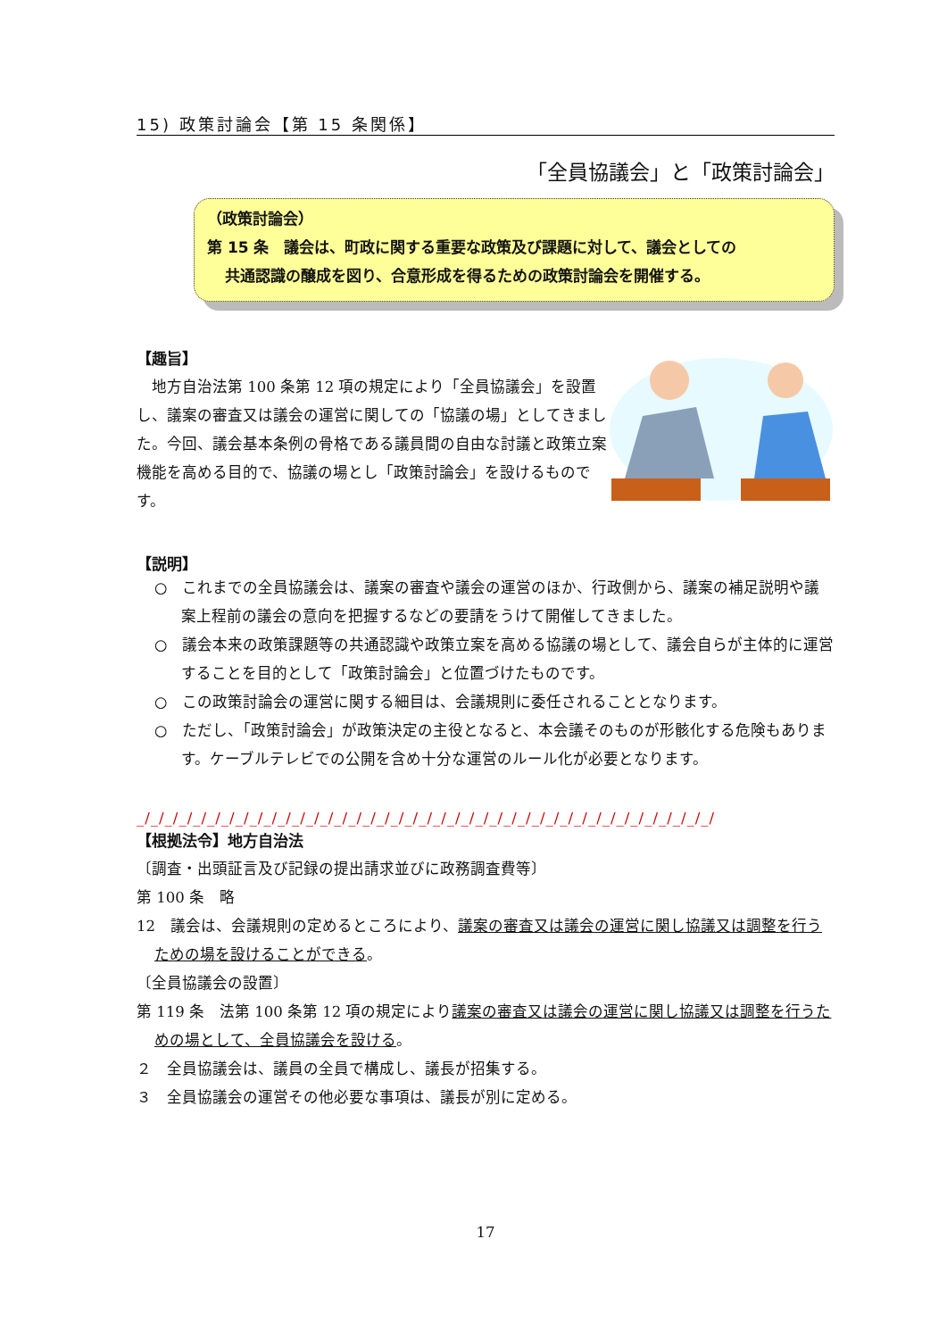15) 政策討論会【第 15 条関係】
「全員協議会」と「政策討論会」
（政策討論会）
第 15 条　議会は、町政に関する重要な政策及び課題に対して、議会としての
共通認識の醸成を図り、合意形成を得るための政策討論会を開催する。
【趣旨】
　地方自治法第 100 条第 12 項の規定により「全員協議会」を設置し、議案の審査又は議会の運営に関しての「協議の場」としてきました。今回、議会基本条例の骨格である議員間の自由な討議と政策立案機能を高める目的で、協議の場とし「政策討論会」を設けるものです。
【説明】
○　これまでの全員協議会は、議案の審査や議会の運営のほか、行政側から、議案の補足説明や議案上程前の議会の意向を把握するなどの要請をうけて開催してきました。
○　議会本来の政策課題等の共通認識や政策立案を高める協議の場として、議会自らが主体的に運営することを目的として「政策討論会」と位置づけたものです。
○　この政策討論会の運営に関する細目は、会議規則に委任されることとなります。
○　ただし、「政策討論会」が政策決定の主役となると、本会議そのものが形骸化する危険もあります。ケーブルテレビでの公開を含め十分な運営のルール化が必要となります。
_/_/_/_/_/_/_/_/_/_/_/_/_/_/_/_/_/_/_/_/_/_/_/_/_/_/_/_/_/_/_/_/_/_/_/_/_/_/_/_/_/
【根拠法令】地方自治法
〔調査・出頭証言及び記録の提出請求並びに政務調査費等〕
第 100 条　略
12　議会は、会議規則の定めるところにより、議案の審査又は議会の運営に関し協議又は調整を行うための場を設けることができる。
〔全員協議会の設置〕
第 119 条　法第 100 条第 12 項の規定により議案の審査又は議会の運営に関し協議又は調整を行うための場として、全員協議会を設ける。
２　全員協議会は、議員の全員で構成し、議長が招集する。
３　全員協議会の運営その他必要な事項は、議長が別に定める。
17